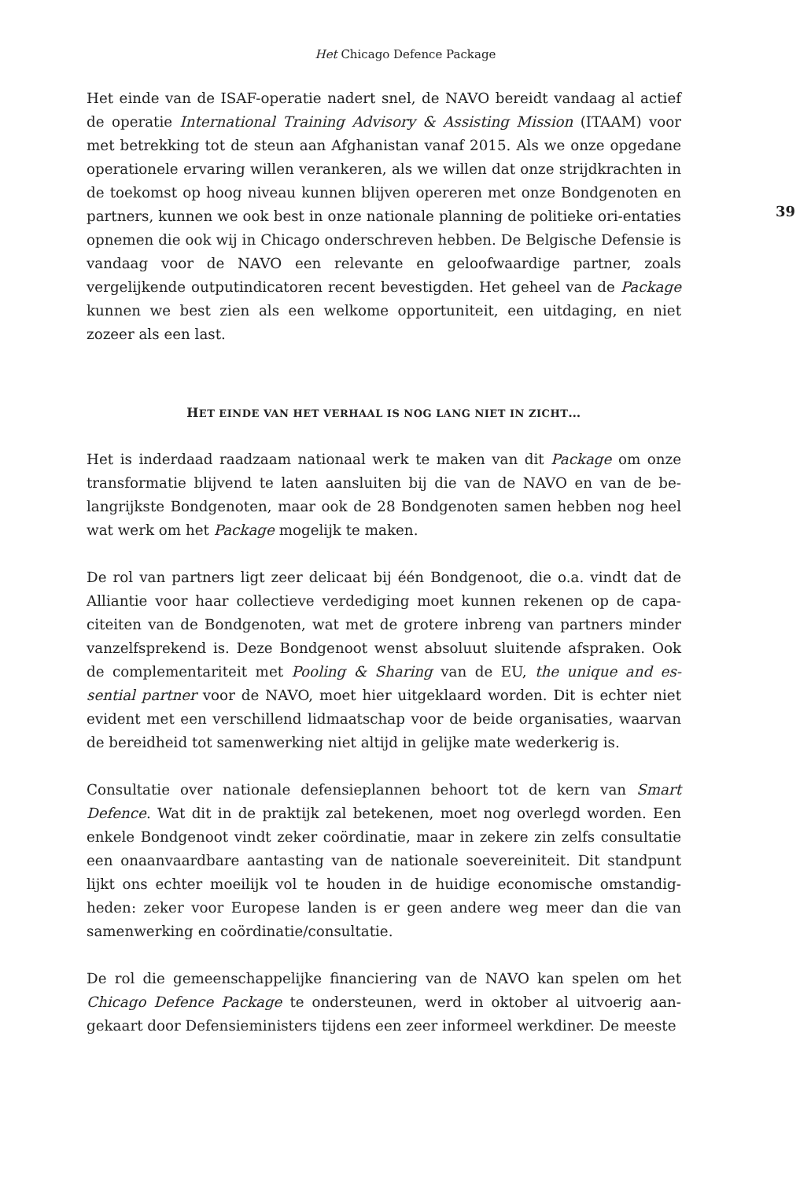Het Chicago Defence Package
Het einde van de ISAF-operatie nadert snel, de NAVO bereidt vandaag al actief de operatie International Training Advisory & Assisting Mission (ITAAM) voor met betrekking tot de steun aan Afghanistan vanaf 2015. Als we onze opgedane operationele ervaring willen verankeren, als we willen dat onze strijdkrachten in de toekomst op hoog niveau kunnen blijven opereren met onze Bondgenoten en partners, kunnen we ook best in onze nationale planning de politieke ori-entaties opnemen die ook wij in Chicago onderschreven hebben. De Belgische Defensie is vandaag voor de NAVO een relevante en geloofwaardige partner, zoals vergelijkende outputindicatoren recent bevestigden. Het geheel van de Package kunnen we best zien als een welkome opportuniteit, een uitdaging, en niet zozeer als een last.
HET EINDE VAN HET VERHAAL IS NOG LANG NIET IN ZICHT…
Het is inderdaad raadzaam nationaal werk te maken van dit Package om onze transformatie blijvend te laten aansluiten bij die van de NAVO en van de be-langrijkste Bondgenoten, maar ook de 28 Bondgenoten samen hebben nog heel wat werk om het Package mogelijk te maken.
De rol van partners ligt zeer delicaat bij één Bondgenoot, die o.a. vindt dat de Alliantie voor haar collectieve verdediging moet kunnen rekenen op de capa-citeiten van de Bondgenoten, wat met de grotere inbreng van partners minder vanzelfsprekend is. Deze Bondgenoot wenst absoluut sluitende afspraken. Ook de complementariteit met Pooling & Sharing van de EU, the unique and es-sential partner voor de NAVO, moet hier uitgeklaard worden. Dit is echter niet evident met een verschillend lidmaatschap voor de beide organisaties, waarvan de bereidheid tot samenwerking niet altijd in gelijke mate wederkerig is.
Consultatie over nationale defensieplannen behoort tot de kern van Smart Defence. Wat dit in de praktijk zal betekenen, moet nog overlegd worden. Een enkele Bondgenoot vindt zeker coördinatie, maar in zekere zin zelfs consultatie een onaanvaardbare aantasting van de nationale soevereiniteit. Dit standpunt lijkt ons echter moeilijk vol te houden in de huidige economische omstandig-heden: zeker voor Europese landen is er geen andere weg meer dan die van samenwerking en coördinatie/consultatie.
De rol die gemeenschappelijke financiering van de NAVO kan spelen om het Chicago Defence Package te ondersteunen, werd in oktober al uitvoerig aan-gekaart door Defensieministers tijdens een zeer informeel werkdiner. De meeste
39